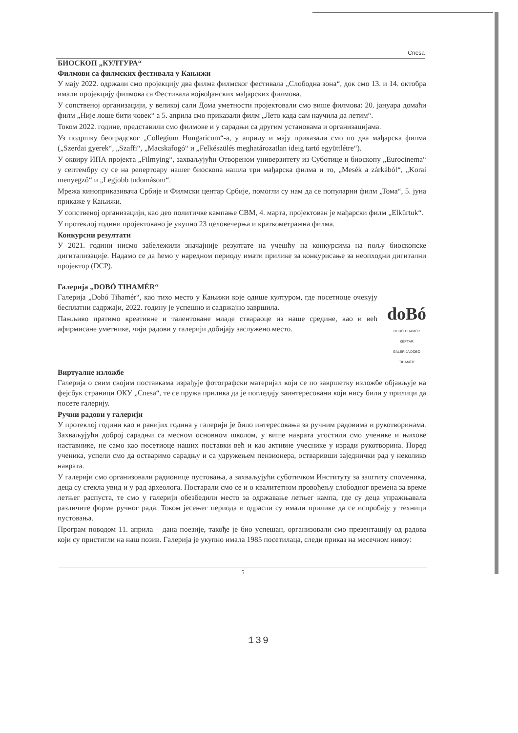Cnesa
БИОСКОП „КУЛТУРА“
Филмови са филмских фестивала у Кањижи
У мају 2022. одржали смо пројекцију два филма филмског фестивала „Слободна зона“, док смо 13. и 14. октобра имали пројекцију филмова са Фестивала војвођанских мађарских филмова.
У сопственој организацији, у великој сали Дома уметности пројектовали смо више филмова: 20. јануара домаћи филм „Није лоше бити човек“ а 5. априла смо приказали филм „Лето када сам научила да летим“.
Током 2022. године, представили смо филмове и у сарадњи са другим установама и организацијама.
Уз подршку београдског „Collegium Hungaricum“-а, у априлу и мају приказали смо по два мађарска филма („Szerdai gyerek“, „Szaffi“, „Macskafogó“ и „Felkészülés meghatározatlan ideig tartó együttlétre“).
У оквиру ИПА пројекта „Filmying“, захваљујући Отвореном универзитету из Суботице и биоскопу „Eurocinema“ у септембру су се на репертоару нашег биоскопа нашла три мађарска филма и то, „Mesék a zárkából“, „Korai menyegző“ и „Legjobb tudomásom“.
Мрежа кинoприказивача Србије и Филмски центар Србије, помогли су нам да се популарни филм „Тома“, 5. јуна прикаже у Кањижи.
У сопственој организацији, као део политичке кампање СВМ, 4. марта, пројектован је мађарски филм „Elkürtuk“.
У протеклој години пројектовано је укупно 23 целовечерња и краткометражна филма.
Конкурсни резултати
У 2021. години нисмо забележили значајније резултате на учешћу на конкурсима на пољу биоскопске дигитализације. Надамо се да ћемо у наредном периоду имати прилике за конкурисање за неопходни дигитални пројектор (DCP).
Галерија „DOBÓ TIHAMÉR“
Галерија „Dobó Tihamér“, као тихо место у Кањижи које одише културом, где посетиоце очекују бесплатни садржаји, 2022. годину је успешно и садржајно завршила.
Пажљиво пратимо креативне и талентоване младе ствараоце из наше средине, као и већ афирмисане уметнике, чији радови у галерији добијају заслужено место.
doBó
DOBÓ TIHAMÉR KÉPTÁR
GALERIJA DOBÓ TIHAMÉR
Виртуалне изложбе
Галерија о свим својим поставкама израђује фотографски материјал који се по завршетку изложбе објављује на фејсбук страници ОКУ „Cnesa“, те се пружа прилика да је погледају заинтересовани који нису били у прилици да посете галерију.
Ручни радови у галерији
У протеклој години као и ранијих година у галерији је било интересовања за ручним радовима и рукотворинама. Захваљујући доброј сарадњи са месном основном школом, у више наврата угостили смо ученике и њихове наставнике, не само као посетиоце наших поставки већ и као активне учеснике у изради рукотворина. Поред ученика, успели смо да остваримо сарадњу и са удружењем пензионера, остваривши заједнички рад у неколико наврата.
У галерији смо организовали радионице пустовања, а захваљујући суботичком Институту за заштиту споменика, деца су стекла увид и у рад археолога. Постарали смо се и о квалитетном провођењу слободног времена за време летњег распуста, те смо у галерији обезбедили место за одржавање летњег кампа, где су деца упражњавала различите форме ручног рада. Током јесењег периода и одрасли су имали прилике да се испробају у техници пустовања.
Програм поводом 11. априла – дана поезије, такође је био успешан, организовали смо презентацију од радова који су пристигли на наш позив. Галерија је укупно имала 1985 посетилаца, следи приказ на месечном нивоу:
5
139